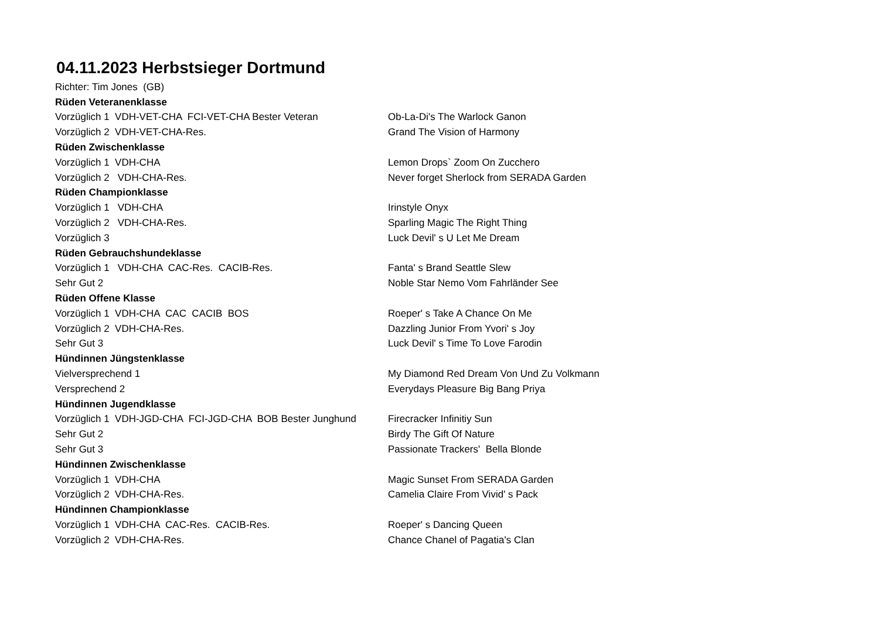04.11.2023 Herbstsieger Dortmund
| Richter: Tim Jones (GB) | |
| Rüden Veteranenklasse | |
| Vorzüglich 1 VDH-VET-CHA FCI-VET-CHA Bester Veteran | Ob-La-Di's The Warlock Ganon |
| Vorzüglich 2 VDH-VET-CHA-Res. | Grand The Vision of Harmony |
| Rüden Zwischenklasse | |
| Vorzüglich 1 VDH-CHA | Lemon Drops` Zoom On Zucchero |
| Vorzüglich 2 VDH-CHA-Res. | Never forget Sherlock from SERADA Garden |
| Rüden Championklasse | |
| Vorzüglich 1 VDH-CHA | Irinstyle Onyx |
| Vorzüglich 2 VDH-CHA-Res. | Sparling Magic The Right Thing |
| Vorzüglich 3 | Luck Devil' s U Let Me Dream |
| Rüden Gebrauchshundeklasse | |
| Vorzüglich 1 VDH-CHA CAC-Res. CACIB-Res. | Fanta' s Brand Seattle Slew |
| Sehr Gut 2 | Noble Star Nemo Vom Fahrländer See |
| Rüden Offene Klasse | |
| Vorzüglich 1 VDH-CHA CAC CACIB BOS | Roeper' s Take A Chance On Me |
| Vorzüglich 2 VDH-CHA-Res. | Dazzling Junior From Yvori' s Joy |
| Sehr Gut 3 | Luck Devil' s Time To Love Farodin |
| Hündinnen Jüngstenklasse | |
| Vielversprechend 1 | My Diamond Red Dream Von Und Zu Volkmann |
| Versprechend 2 | Everydays Pleasure Big Bang Priya |
| Hündinnen Jugendklasse | |
| Vorzüglich 1 VDH-JGD-CHA FCI-JGD-CHA BOB Bester Junghund | Firecracker Infinitiy Sun |
| Sehr Gut 2 | Birdy The Gift Of Nature |
| Sehr Gut 3 | Passionate Trackers' Bella Blonde |
| Hündinnen Zwischenklasse | |
| Vorzüglich 1 VDH-CHA | Magic Sunset From SERADA Garden |
| Vorzüglich 2 VDH-CHA-Res. | Camelia Claire From Vivid' s Pack |
| Hündinnen Championklasse | |
| Vorzüglich 1 VDH-CHA CAC-Res. CACIB-Res. | Roeper' s Dancing Queen |
| Vorzüglich 2 VDH-CHA-Res. | Chance Chanel of Pagatia's Clan |